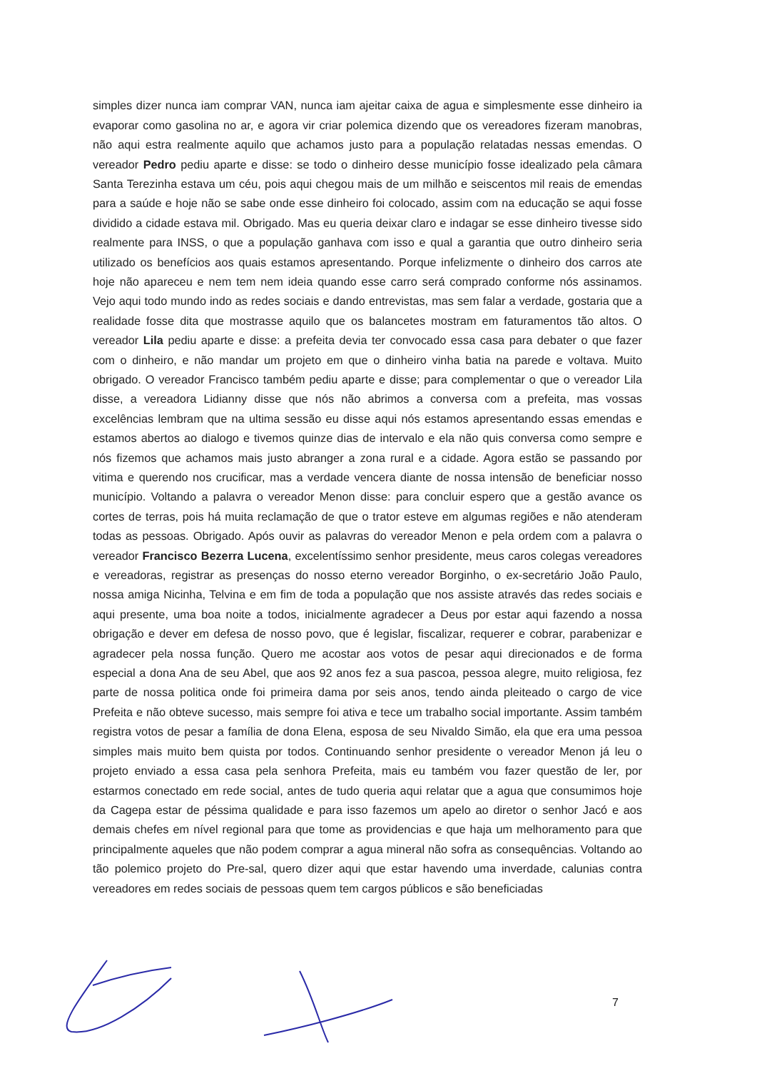simples dizer nunca iam comprar VAN, nunca iam ajeitar caixa de agua e simplesmente esse dinheiro ia evaporar como gasolina no ar, e agora vir criar polemica dizendo que os vereadores fizeram manobras, não aqui estra realmente aquilo que achamos justo para a população relatadas nessas emendas. O vereador Pedro pediu aparte e disse: se todo o dinheiro desse município fosse idealizado pela câmara Santa Terezinha estava um céu, pois aqui chegou mais de um milhão e seiscentos mil reais de emendas para a saúde e hoje não se sabe onde esse dinheiro foi colocado, assim com na educação se aqui fosse dividido a cidade estava mil. Obrigado. Mas eu queria deixar claro e indagar se esse dinheiro tivesse sido realmente para INSS, o que a população ganhava com isso e qual a garantia que outro dinheiro seria utilizado os benefícios aos quais estamos apresentando. Porque infelizmente o dinheiro dos carros ate hoje não apareceu e nem tem nem ideia quando esse carro será comprado conforme nós assinamos. Vejo aqui todo mundo indo as redes sociais e dando entrevistas, mas sem falar a verdade, gostaria que a realidade fosse dita que mostrasse aquilo que os balancetes mostram em faturamentos tão altos. O vereador Lila pediu aparte e disse: a prefeita devia ter convocado essa casa para debater o que fazer com o dinheiro, e não mandar um projeto em que o dinheiro vinha batia na parede e voltava. Muito obrigado. O vereador Francisco também pediu aparte e disse; para complementar o que o vereador Lila disse, a vereadora Lidianny disse que nós não abrimos a conversa com a prefeita, mas vossas excelências lembram que na ultima sessão eu disse aqui nós estamos apresentando essas emendas e estamos abertos ao dialogo e tivemos quinze dias de intervalo e ela não quis conversa como sempre e nós fizemos que achamos mais justo abranger a zona rural e a cidade. Agora estão se passando por vitima e querendo nos crucificar, mas a verdade vencera diante de nossa intensão de beneficiar nosso município. Voltando a palavra o vereador Menon disse: para concluir espero que a gestão avance os cortes de terras, pois há muita reclamação de que o trator esteve em algumas regiões e não atenderam todas as pessoas. Obrigado. Após ouvir as palavras do vereador Menon e pela ordem com a palavra o vereador Francisco Bezerra Lucena, excelentíssimo senhor presidente, meus caros colegas vereadores e vereadoras, registrar as presenças do nosso eterno vereador Borginho, o ex-secretário João Paulo, nossa amiga Nicinha, Telvina e em fim de toda a população que nos assiste através das redes sociais e aqui presente, uma boa noite a todos, inicialmente agradecer a Deus por estar aqui fazendo a nossa obrigação e dever em defesa de nosso povo, que é legislar, fiscalizar, requerer e cobrar, parabenizar e agradecer pela nossa função. Quero me acostar aos votos de pesar aqui direcionados e de forma especial a dona Ana de seu Abel, que aos 92 anos fez a sua pascoa, pessoa alegre, muito religiosa, fez parte de nossa politica onde foi primeira dama por seis anos, tendo ainda pleiteado o cargo de vice Prefeita e não obteve sucesso, mais sempre foi ativa e tece um trabalho social importante. Assim também registra votos de pesar a família de dona Elena, esposa de seu Nivaldo Simão, ela que era uma pessoa simples mais muito bem quista por todos. Continuando senhor presidente o vereador Menon já leu o projeto enviado a essa casa pela senhora Prefeita, mais eu também vou fazer questão de ler, por estarmos conectado em rede social, antes de tudo queria aqui relatar que a agua que consumimos hoje da Cagepa estar de péssima qualidade e para isso fazemos um apelo ao diretor o senhor Jacó e aos demais chefes em nível regional para que tome as providencias e que haja um melhoramento para que principalmente aqueles que não podem comprar a agua mineral não sofra as consequências. Voltando ao tão polemico projeto do Pre-sal, quero dizer aqui que estar havendo uma inverdade, calunias contra vereadores em redes sociais de pessoas quem tem cargos públicos e são beneficiadas
7